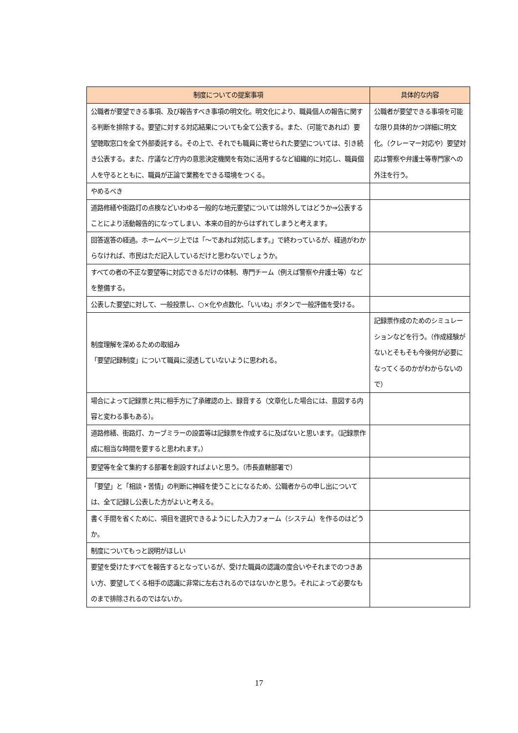| 制度についての提案事項 | 具体的な内容 |
| --- | --- |
| 公職者が要望できる事項、及び報告すべき事項の明文化。明文化により、職員個人の報告に関する判断を排除する。要望に対する対応結果についても全て公表する。また、（可能であれば）要望聴取窓口を全て外部委託する。その上で、それでも職員に寄せられた要望については、引き続き公表する。また、庁議など庁内の意思決定機関を有効に活用するなど組織的に対応し、職員個人を守るとともに、職員が正論で業務をできる環境をつくる。 | 公職者が要望できる事項を可能な限り具体的かつ詳細に明文化。（クレーマー対応や）要望対応は警察や弁護士等専門家への外注を行う。 |
| やめるべき | |
| 道路修繕や街路灯の点検などいわゆる一般的な地元要望については除外してはどうか⇒公表することにより活動報告的になってしまい、本来の目的からはずれてしまうと考えます。 | |
| 回答返答の経過。ホームページ上では「～であれば対応します。」で終わっているが、経過がわからなければ、市民はただ記入しているだけと思わないでしょうか。 | |
| すべての者の不正な要望等に対応できるだけの体制、専門チーム（例えば警察や弁護士等）などを整備する。 | |
| 公表した要望に対して、一般投票し、○×化や点数化、「いいね」ボタンで一般評価を受ける。 | |
| 制度理解を深めるための取組み 「要望記録制度」について職員に浸透していないように思われる。 | 記録票作成のためのシミュレーションなどを行う。（作成経験がないとそもそも今後何が必要になってくるのかがわからないので） |
| 場合によって記録票と共に相手方に了承確認の上、録音する（文章化した場合には、意図する内容と変わる事もある）。 | |
| 道路修繕、街路灯、カーブミラーの設置等は記録票を作成するに及ばないと思います。（記録票作成に相当な時間を要すると思われます。） | |
| 要望等を全て集約する部署を創設すればよいと思う。（市長直轄部署で） | |
| 「要望」と「相談・苦情」の判断に神経を使うことになるため、公職者からの申し出については、全て記録し公表した方がよいと考える。 | |
| 書く手間を省くために、項目を選択できるようにした入力フォーム（システム）を作るのはどうか。 | |
| 制度についてもっと説明がほしい | |
| 要望を受けたすべてを報告するとなっているが、受けた職員の認識の度合いやそれまでのつきあい方、要望してくる相手の認識に非常に左右されるのではないかと思う。それによって必要なものまで排除されるのではないか。 | |
17